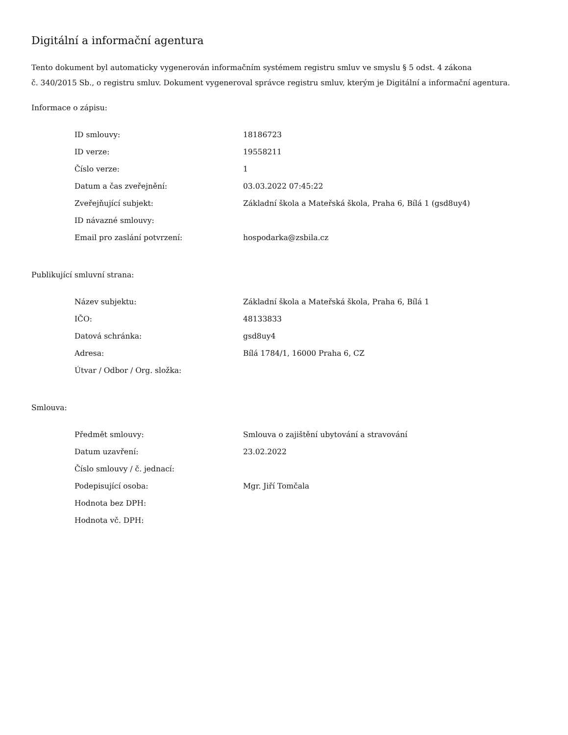Digitální a informační agentura
Tento dokument byl automaticky vygenerován informačním systémem registru smluv ve smyslu § 5 odst. 4 zákona
č. 340/2015 Sb., o registru smluv. Dokument vygeneroval správce registru smluv, kterým je Digitální a informační agentura.
Informace o zápisu:
| ID smlouvy: | 18186723 |
| ID verze: | 19558211 |
| Číslo verze: | 1 |
| Datum a čas zveřejnění: | 03.03.2022 07:45:22 |
| Zveřejňující subjekt: | Základní škola a Mateřská škola, Praha 6, Bílá 1 (gsd8uy4) |
| ID návazné smlouvy: | |
| Email pro zaslání potvrzení: | hospodarka@zsbila.cz |
Publikující smluvní strana:
| Název subjektu: | Základní škola a Mateřská škola, Praha 6, Bílá 1 |
| IČO: | 48133833 |
| Datová schránka: | gsd8uy4 |
| Adresa: | Bílá 1784/1, 16000 Praha 6, CZ |
| Útvar / Odbor / Org. složka: | |
Smlouva:
| Předmět smlouvy: | Smlouva o zajištění ubytování a stravování |
| Datum uzavření: | 23.02.2022 |
| Číslo smlouvy / č. jednací: | |
| Podepisující osoba: | Mgr. Jiří Tomčala |
| Hodnota bez DPH: | |
| Hodnota vč. DPH: | |